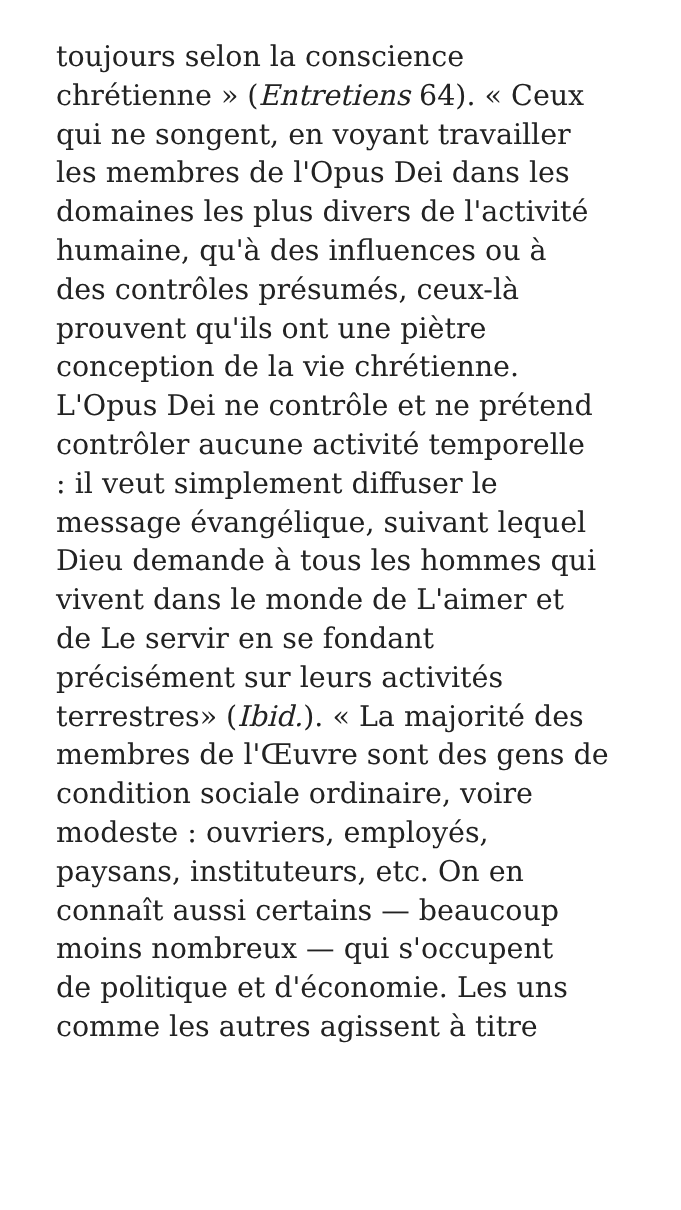toujours selon la conscience
chrétienne » (Entretiens 64). « Ceux
qui ne songent, en voyant travailler
les membres de l'Opus Dei dans les
domaines les plus divers de l'activité
humaine, qu'à des influences ou à
des contrôles présumés, ceux-là
prouvent qu'ils ont une piètre
conception de la vie chrétienne.
L'Opus Dei ne contrôle et ne prétend
contrôler aucune activité temporelle
: il veut simplement diffuser le
message évangélique, suivant lequel
Dieu demande à tous les hommes qui
vivent dans le monde de L'aimer et
de Le servir en se fondant
précisément sur leurs activités
terrestres» (Ibid.). « La majorité des
membres de l'Œuvre sont des gens de
condition sociale ordinaire, voire
modeste : ouvriers, employés,
paysans, instituteurs, etc. On en
connaît aussi certains — beaucoup
moins nombreux — qui s'occupent
de politique et d'économie. Les uns
comme les autres agissent à titre